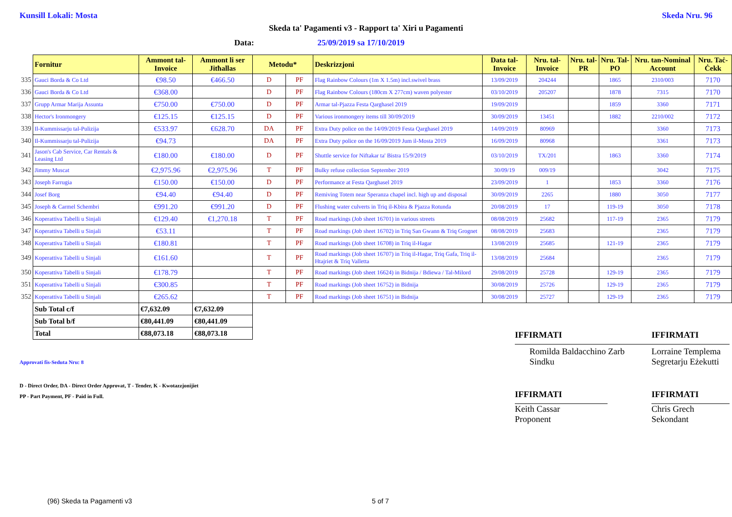Kunsill Lokali: Mosta Skeda Nru. 96
Skeda ta' Pagamenti v3 - Rapport ta' Xiri u Pagamenti
Data: 25/09/2019 sa 17/10/2019
| | Fornitur | Ammont tal-Invoice | Ammont li ser Jitħallas | Metodu* | | Deskrizzjoni | Data tal-Invoice | Nru. tal-Invoice | Nru. tal-PR | Nru. Tal-PO | Nru. tan-Nominal Account | Nru. Taċ-Ċekk |
| 335 | Gauci Borda & Co Ltd | €98.50 | €466.50 | D | PF | Flag Rainbow Colours (1m X 1.5m) incl.swivel brass | 13/09/2019 | 204244 | | 1865 | 2310/003 | 7170 |
| 336 | Gauci Borda & Co Ltd | €368.00 | | D | PF | Flag Rainbow Colours (180cm X 277cm) waven polyester | 03/10/2019 | 205207 | | 1878 | 7315 | 7170 |
| 337 | Grupp Armar Marija Assunta | €750.00 | €750.00 | D | PF | Armar tal-Pjazza Festa Qarghasel 2019 | 19/09/2019 | | | 1859 | 3360 | 7171 |
| 338 | Hector's Ironmongery | €125.15 | €125.15 | D | PF | Various ironmongery items till 30/09/2019 | 30/09/2019 | 13451 | | 1882 | 2210/002 | 7172 |
| 339 | Il-Kummissarju tal-Pulizija | €533.97 | €628.70 | DA | PF | Extra Duty police on the 14/09/2019 Festa Qarghasel 2019 | 14/09/2019 | 80969 | | | 3360 | 7173 |
| 340 | Il-Kummissarju tal-Pulizija | €94.73 | | DA | PF | Extra Duty police on the 16/09/2019 Jum il-Mosta 2019 | 16/09/2019 | 80968 | | | 3361 | 7173 |
| 341 | Jason's Cab Service, Car Rentals & Leasing Ltd | €180.00 | €180.00 | D | PF | Shuttle service for Niftakar ta' Bistra 15/9/2019 | 03/10/2019 | TX/201 | | 1863 | 3360 | 7174 |
| 342 | Jimmy Muscat | €2,975.96 | €2,975.96 | T | PF | Bulky refuse collection September 2019 | 30/09/19 | 009/19 | | | 3042 | 7175 |
| 343 | Joseph Farrugia | €150.00 | €150.00 | D | PF | Performance at Festa Qarghasel 2019 | 23/09/2019 | 1 | | 1853 | 3360 | 7176 |
| 344 | Josef Borg | €94.40 | €94.40 | D | PF | Remiving Totem near Speranza chapel incl. high up and disposal | 30/09/2019 | 2265 | | 1880 | 3050 | 7177 |
| 345 | Joseph & Carmel Schembri | €991.20 | €991.20 | D | PF | Flushing water culverts in Triq il-Kbira & Pjazza Rotunda | 20/08/2019 | 17 | | 119-19 | 3050 | 7178 |
| 346 | Koperattiva Tabelli u Sinjali | €129.40 | €1,270.18 | T | PF | Road markings (Job sheet 16701) in various streets | 08/08/2019 | 25682 | | 117-19 | 2365 | 7179 |
| 347 | Koperattiva Tabelli u Sinjali | €53.11 | | T | PF | Road markings (Job sheet 16702) in Triq San Gwann & Triq Grognet | 08/08/2019 | 25683 | | | 2365 | 7179 |
| 348 | Koperattiva Tabelli u Sinjali | €180.81 | | T | PF | Road markings (Job sheet 16708) in Triq il-Hagar | 13/08/2019 | 25685 | | 121-19 | 2365 | 7179 |
| 349 | Koperattiva Tabelli u Sinjali | €161.60 | | T | PF | Road markings (Job sheet 16707) in Triq il-Hagar, Triq Gafa, Triq il-Htajriet & Triq Valletta | 13/08/2019 | 25684 | | | 2365 | 7179 |
| 350 | Koperattiva Tabelli u Sinjali | €178.79 | | T | PF | Road markings (Job sheet 16624) in Bidnija / Bdiewa / Tal-Milord | 29/08/2019 | 25728 | | 129-19 | 2365 | 7179 |
| 351 | Koperattiva Tabelli u Sinjali | €300.85 | | T | PF | Road markings (Job sheet 16752) in Bidnija | 30/08/2019 | 25726 | | 129-19 | 2365 | 7179 |
| 352 | Koperattiva Tabelli u Sinjali | €265.62 | | T | PF | Road markings (Job sheet 16751) in Bidnija | 30/08/2019 | 25727 | | 129-19 | 2365 | 7179 |
| | Sub Total c/f | €7,632.09 | €7,632.09 | | | | | | | | | |
| | Sub Total b/f | €80,441.09 | €80,441.09 | | | | | | | | | |
| | Total | €88,073.18 | €88,073.18 | | | | | | | | | |
Approvati fis-Seduta Nru: 8
D - Direct Order, DA - Direct Order Approvat, T - Tender, K - Kwotazzjonijiet
PP - Part Payment, PF - Paid in Full.
IFFIRMATI
Romilda Baldacchino Zarb
Sindku
IFFIRMATI
Keith Cassar
Proponent
IFFIRMATI
Lorraine Templema
Segretarju Eżekutti
IFFIRMATI
Chris Grech
Sekondant
(96) Skeda ta Pagamenti v3 5 of 7